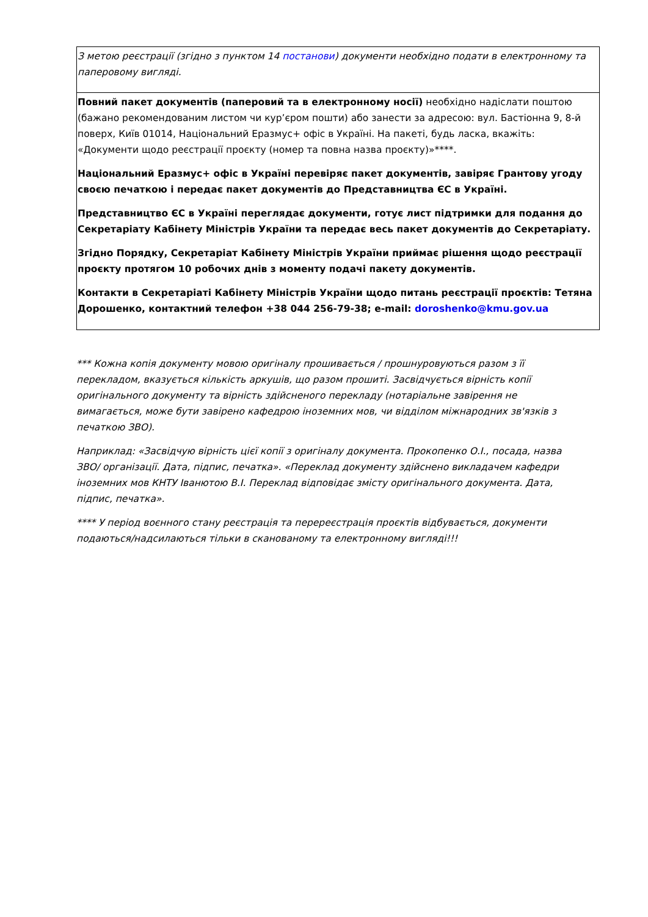| З метою реєстрації (згідно з пунктом 14 постанови ) документи необхідно подати в електронному та паперовому вигляді. |
| Повний пакет документів (паперовий та в електронному носії) необхідно надіслати поштою (бажано рекомендованим листом чи кур’єром пошти) або занести за адресою: вул. Бастіонна 9, 8-й поверх, Київ 01014, Національний Еразмус+ офіс в Україні. На пакеті, будь ласка, вкажіть: «Документи щодо реєстрації проєкту (номер та повна назва проєкту)»****. Національний Еразмус+ офіс в Україні перевіряє пакет документів, завіряє Грантову угоду своєю печаткою і передає пакет документів до Представництва ЄС в Україні. Представництво ЄС в Україні переглядає документи, готує лист підтримки для подання до Секретаріату Кабінету Міністрів України та передає весь пакет документів до Секретаріату. Згідно Порядку, Секретаріат Кабінету Міністрів України приймає рішення щодо реєстрації проєкту протягом 10 робочих днів з моменту подачі пакету документів. Контакти в Секретаріаті Кабінету Міністрів України щодо питань реєстрації проєктів: Тетяна Дорошенко, контактний телефон +38 044 256-79-38; e-mail: doroshenko@kmu.gov.ua |
*** Кожна копія документу мовою оригіналу прошивається / прошнуровуються разом з її перекладом, вказується кількість аркушів, що разом прошиті. Засвідчується вірність копії оригінального документу та вірність здійсненого перекладу (нотаріальне завірення не вимагається, може бути завірено кафедрою іноземних мов, чи відділом міжнародних зв'язків з печаткою ЗВО).
Наприклад: «Засвідчую вірність цієї копії з оригіналу документа. Прокопенко О.І., посада, назва ЗВО/ організації. Дата, підпис, печатка». «Переклад документу здійснено викладачем кафедри іноземних мов КНТУ Іванютою В.І. Переклад відповідає змісту оригінального документа. Дата, підпис, печатка».
**** У період воєнного стану реєстрація та перереєстрація проєктів відбувається, документи подаються/надсилаються тільки в сканованому та електронному вигляді!!!